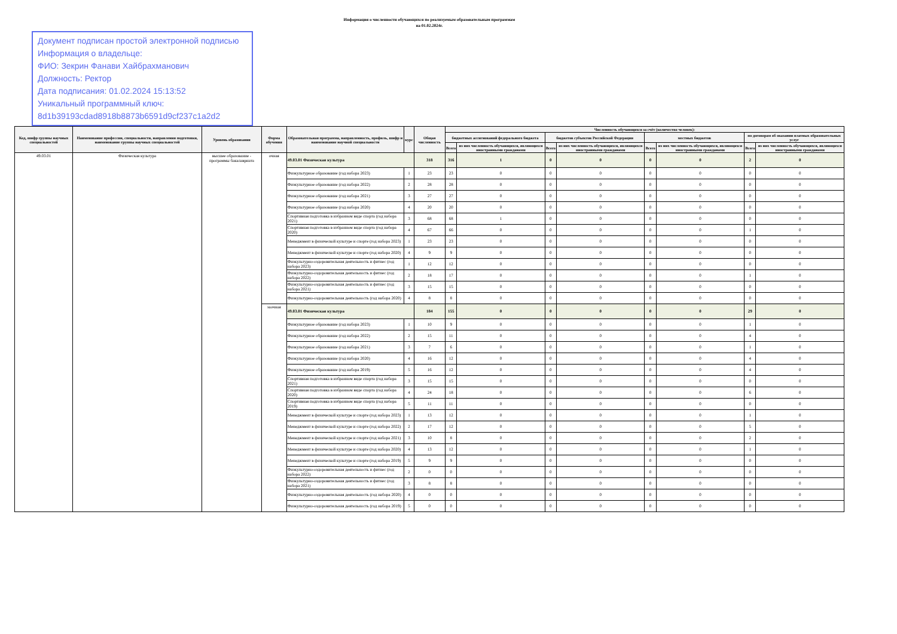Информация о численности обучающихся по реализуемым образовательным программам
на 01.02.2024г.
Документ подписан простой электронной подписью
Информация о владельце:
ФИО: Зекрин Фанави Хайбрахманович
Должность: Ректор
Дата подписания: 01.02.2024 15:13:52
Уникальный программный ключ:
8d1b39193cdad8918b8873b6591d9cf237c1a2d2
| Код, шифр группы научных специальностей | Наименование профессии, специальности, направления подготовки, наименование группы научных специальностей | Уровень образования | Форма обучения | Образовательная программа, направленность, профиль, шифр и наименование научной специальности | курс | Общая численность | Численность обучающихся за счёт (количество человек): | | | | | | | |
| --- | --- | --- | --- | --- | --- | --- | --- | --- | --- | --- | --- | --- | --- | --- |
| | | | | | | | бюджетных ассигнований федерального бюджета | | бюджетов субъектов Российской Федерации | | местных бюджетов | | по договорам об оказании платных образовательных услуг | |
| | | | | | | | Всего | из них численность обучающихся, являющихся иностранными гражданами | Всего | из них численность обучающихся, являющихся иностранными гражданами | Всего | из них численность обучающихся, являющихся иностранными гражданами | Всего | из них численность обучающихся, являющихся иностранными гражданами |
| 49.03.01 | Физическая культура | высшее образование - программы бакалавриата | очная | 49.03.01 Физическая культура | | 318 | 316 | 1 | 0 | 0 | 0 | 0 | 2 | 0 |
| | | | | Физкультурное образование (год набора 2023) | 1 | 23 | 23 | 0 | 0 | 0 | 0 | 0 | 0 | 0 |
| | | | | Физкультурное образование (год набора 2022) | 2 | 28 | 28 | 0 | 0 | 0 | 0 | 0 | 0 | 0 |
| | | | | Физкультурное образование (год набора 2021) | 3 | 27 | 27 | 0 | 0 | 0 | 0 | 0 | 0 | 0 |
| | | | | Физкультурное образование (год набора 2020) | 4 | 20 | 20 | 0 | 0 | 0 | 0 | 0 | 0 | 0 |
| | | | | Спортивная подготовка в избранном виде спорта (год набора 2021) | 3 | 68 | 68 | 1 | 0 | 0 | 0 | 0 | 0 | 0 |
| | | | | Спортивная подготовка в избранном виде спорта (год набора 2020) | 4 | 67 | 66 | 0 | 0 | 0 | 0 | 0 | 1 | 0 |
| | | | | Менеджмент в физической культуре и спорте (год набора 2023) | 1 | 23 | 23 | 0 | 0 | 0 | 0 | 0 | 0 | 0 |
| | | | | Менеджмент в физической культуре и спорте (год набора 2020) | 4 | 9 | 9 | 0 | 0 | 0 | 0 | 0 | 0 | 0 |
| | | | | Физкультурно-оздоровительная деятельность и фитнес (год набора 2023) | 1 | 12 | 12 | 0 | 0 | 0 | 0 | 0 | 0 | 0 |
| | | | | Физкультурно-оздоровительная деятельность и фитнес (год набора 2022) | 2 | 18 | 17 | 0 | 0 | 0 | 0 | 0 | 1 | 0 |
| | | | | Физкультурно-оздоровительная деятельность и фитнес (год набора 2021) | 3 | 15 | 15 | 0 | 0 | 0 | 0 | 0 | 0 | 0 |
| | | | | Физкультурно-оздоровительная деятельность (год набора 2020) | 4 | 8 | 8 | 0 | 0 | 0 | 0 | 0 | 0 | 0 |
| | | | заочная | 49.03.01 Физическая культура | | 184 | 155 | 0 | 0 | 0 | 0 | 0 | 29 | 0 |
| | | | | Физкультурное образование (год набора 2023) | 1 | 10 | 9 | 0 | 0 | 0 | 0 | 0 | 1 | 0 |
| | | | | Физкультурное образование (год набора 2022) | 2 | 15 | 11 | 0 | 0 | 0 | 0 | 0 | 4 | 0 |
| | | | | Физкультурное образование (год набора 2021) | 3 | 7 | 6 | 0 | 0 | 0 | 0 | 0 | 1 | 0 |
| | | | | Физкультурное образование (год набора 2020) | 4 | 16 | 12 | 0 | 0 | 0 | 0 | 0 | 4 | 0 |
| | | | | Физкультурное образование (год набора 2019) | 5 | 16 | 12 | 0 | 0 | 0 | 0 | 0 | 4 | 0 |
| | | | | Спортивная подготовка в избранном виде спорта (год набора 2021) | 3 | 15 | 15 | 0 | 0 | 0 | 0 | 0 | 0 | 0 |
| | | | | Спортивная подготовка в избранном виде спорта (год набора 2020) | 4 | 24 | 18 | 0 | 0 | 0 | 0 | 0 | 6 | 0 |
| | | | | Спортивная подготовка в избранном виде спорта (год набора 2019) | 5 | 11 | 11 | 0 | 0 | 0 | 0 | 0 | 0 | 0 |
| | | | | Менеджмент в физической культуре и спорте (год набора 2023) | 1 | 13 | 12 | 0 | 0 | 0 | 0 | 0 | 1 | 0 |
| | | | | Менеджмент в физической культуре и спорте (год набора 2022) | 2 | 17 | 12 | 0 | 0 | 0 | 0 | 0 | 5 | 0 |
| | | | | Менеджмент в физической культуре и спорте (год набора 2021) | 3 | 10 | 8 | 0 | 0 | 0 | 0 | 0 | 2 | 0 |
| | | | | Менеджмент в физической культуре и спорте (год набора 2020) | 4 | 13 | 12 | 0 | 0 | 0 | 0 | 0 | 1 | 0 |
| | | | | Менеджмент в физической культуре и спорте (год набора 2019) | 5 | 9 | 9 | 0 | 0 | 0 | 0 | 0 | 0 | 0 |
| | | | | Физкультурно-оздоровительная деятельность и фитнес (год набора 2022) | 2 | 0 | 0 | 0 | 0 | 0 | 0 | 0 | 0 | 0 |
| | | | | Физкультурно-оздоровительная деятельность и фитнес (год набора 2021) | 3 | 8 | 8 | 0 | 0 | 0 | 0 | 0 | 0 | 0 |
| | | | | Физкультурно-оздоровительная деятельность (год набора 2020) | 4 | 0 | 0 | 0 | 0 | 0 | 0 | 0 | 0 | 0 |
| | | | | Физкультурно-оздоровительная деятельность (год набора 2019) | 5 | 0 | 0 | 0 | 0 | 0 | 0 | 0 | 0 | 0 |